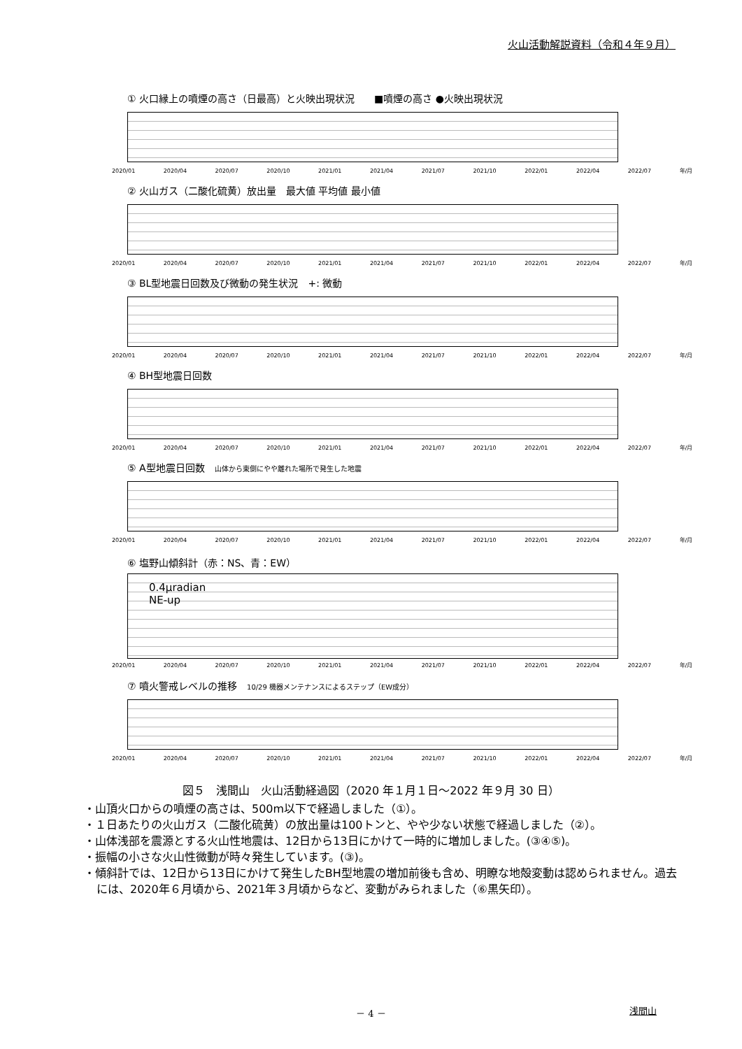火山活動解説資料（令和４年９月）
① 火口縁上の噴煙の高さ（日最高）と火映出現状況　　■噴煙の高さ ●火映出現状況
2020/01 2020/04 2020/07 2020/10 2021/01 2021/04 2021/07 2021/10 2022/01 2022/04 2022/07 年/月
② 火山ガス（二酸化硫黄）放出量　最大値 平均値 最小値
2020/01 2020/04 2020/07 2020/10 2021/01 2021/04 2021/07 2021/10 2022/01 2022/04 2022/07 年/月
③ BL型地震日回数及び微動の発生状況　+: 微動
2020/01 2020/04 2020/07 2020/10 2021/01 2021/04 2021/07 2021/10 2022/01 2022/04 2022/07 年/月
④ BH型地震日回数
2020/01 2020/04 2020/07 2020/10 2021/01 2021/04 2021/07 2021/10 2022/01 2022/04 2022/07 年/月
⑤ A型地震日回数　山体から東側にやや離れた場所で発生した地震
2020/01 2020/04 2020/07 2020/10 2021/01 2021/04 2021/07 2021/10 2022/01 2022/04 2022/07 年/月
⑥ 塩野山傾斜計（赤：NS、青：EW）
0.4μradian
NE-up
2020/01 2020/04 2020/07 2020/10 2021/01 2021/04 2021/07 2021/10 2022/01 2022/04 2022/07 年/月
⑦ 噴火警戒レベルの推移　10/29 機器メンテナンスによるステップ（EW成分）
2020/01 2020/04 2020/07 2020/10 2021/01 2021/04 2021/07 2021/10 2022/01 2022/04 2022/07 年/月
図５　浅間山　火山活動経過図（2020 年１月１日～2022 年９月 30 日）
・山頂火口からの噴煙の高さは、500m以下で経過しました（①）。
・１日あたりの火山ガス（二酸化硫黄）の放出量は100トンと、やや少ない状態で経過しました（②）。
・山体浅部を震源とする火山性地震は、12日から13日にかけて一時的に増加しました。(③④⑤)。
・振幅の小さな火山性微動が時々発生しています。(③)。
・傾斜計では、12日から13日にかけて発生したBH型地震の増加前後も含め、明瞭な地殻変動は認められません。過去には、2020年６月頃から、2021年３月頃からなど、変動がみられました（⑥黒矢印）。
－ 4 － 浅間山